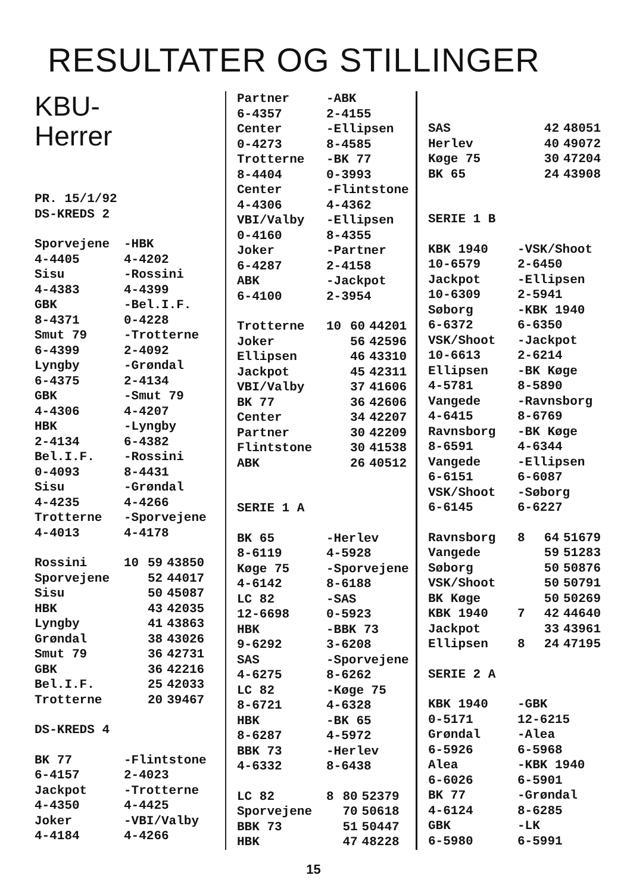RESULTATER OG STILLINGER
KBU-
Herrer
PR. 15/1/92
DS-KREDS 2
| Sporvejene 4-4405 | -HBK 4-4202 |
| Sisu 4-4383 | -Rossini 4-4399 |
| GBK 8-4371 | -Bel.I.F. 0-4228 |
| Smut 79 6-4399 | -Trotterne 2-4092 |
| Lyngby 6-4375 | -Grøndal 2-4134 |
| GBK 4-4306 | -Smut 79 4-4207 |
| HBK 2-4134 | -Lyngby 6-4382 |
| Bel.I.F. 0-4093 | -Rossini 8-4431 |
| Sisu 4-4235 | -Grøndal 4-4266 |
| Trotterne 4-4013 | -Sporvejene 4-4178 |
| Rossini | 10 | 59 | 43850 |
| Sporvejene | | 52 | 44017 |
| Sisu | | 50 | 45087 |
| HBK | | 43 | 42035 |
| Lyngby | | 41 | 43863 |
| Grøndal | | 38 | 43026 |
| Smut 79 | | 36 | 42731 |
| GBK | | 36 | 42216 |
| Bel.I.F. | | 25 | 42033 |
| Trotterne | | 20 | 39467 |
DS-KREDS 4
| BK 77 6-4157 | -Flintstone 2-4023 |
| Jackpot 4-4350 | -Trotterne 4-4425 |
| Joker 4-4184 | -VBI/Valby 4-4266 |
| Partner 6-4357 | -ABK 2-4155 |
| Center 0-4273 | -Ellipsen 8-4585 |
| Trotterne 8-4404 | -BK 77 0-3993 |
| Center 4-4306 | -Flintstone 4-4362 |
| VBI/Valby 0-4160 | -Ellipsen 8-4355 |
| Joker 6-4287 | -Partner 2-4158 |
| ABK 6-4100 | -Jackpot 2-3954 |
| Trotterne | 10 | 60 | 44201 |
| Joker | | 56 | 42596 |
| Ellipsen | | 46 | 43310 |
| Jackpot | | 45 | 42311 |
| VBI/Valby | | 37 | 41606 |
| BK 77 | | 36 | 42606 |
| Center | | 34 | 42207 |
| Partner | | 30 | 42209 |
| Flintstone | | 30 | 41538 |
| ABK | | 26 | 40512 |
SERIE 1 A
| BK 65 8-6119 | -Herlev 4-5928 |
| Køge 75 4-6142 | -Sporvejene 8-6188 |
| LC 82 12-6698 | -SAS 0-5923 |
| HBK 9-6292 | -BBK 73 3-6208 |
| SAS 4-6275 | -Sporvejene 8-6262 |
| LC 82 8-6721 | -Køge 75 4-6328 |
| HBK 8-6287 | -BK 65 4-5972 |
| BBK 73 4-6332 | -Herlev 8-6438 |
| LC 82 | 8 | 80 | 52379 |
| Sporvejene | | 70 | 50618 |
| BBK 73 | | 51 | 50447 |
| HBK | | 47 | 48228 |
| SAS | | 42 | 48051 |
| Herlev | | 40 | 49072 |
| Køge 75 | | 30 | 47204 |
| BK 65 | | 24 | 43908 |
SERIE 1 B
| KBK 1940 10-6579 | -VSK/Shoot 2-6450 |
| Jackpot 10-6309 | -Ellipsen 2-5941 |
| Søborg 6-6372 | -KBK 1940 6-6350 |
| VSK/Shoot 10-6613 | -Jackpot 2-6214 |
| Ellipsen 4-5781 | -BK Køge 8-5890 |
| Vangede 4-6415 | -Ravnsborg 8-6769 |
| Ravnsborg 8-6591 | -BK Køge 4-6344 |
| Vangede 6-6151 | -Ellipsen 6-6087 |
| VSK/Shoot 6-6145 | -Søborg 6-6227 |
| Ravnsborg | 8 | 64 | 51679 |
| Vangede | | 59 | 51283 |
| Søborg | | 50 | 50876 |
| VSK/Shoot | | 50 | 50791 |
| BK Køge | | 50 | 50269 |
| KBK 1940 | 7 | 42 | 44640 |
| Jackpot | | 33 | 43961 |
| Ellipsen | 8 | 24 | 47195 |
SERIE 2 A
| KBK 1940 0-5171 | -GBK 12-6215 |
| Grøndal 6-5926 | -Alea 6-5968 |
| Alea 6-6026 | -KBK 1940 6-5901 |
| BK 77 4-6124 | -Grøndal 8-6285 |
| GBK 6-5980 | -LK 6-5991 |
15